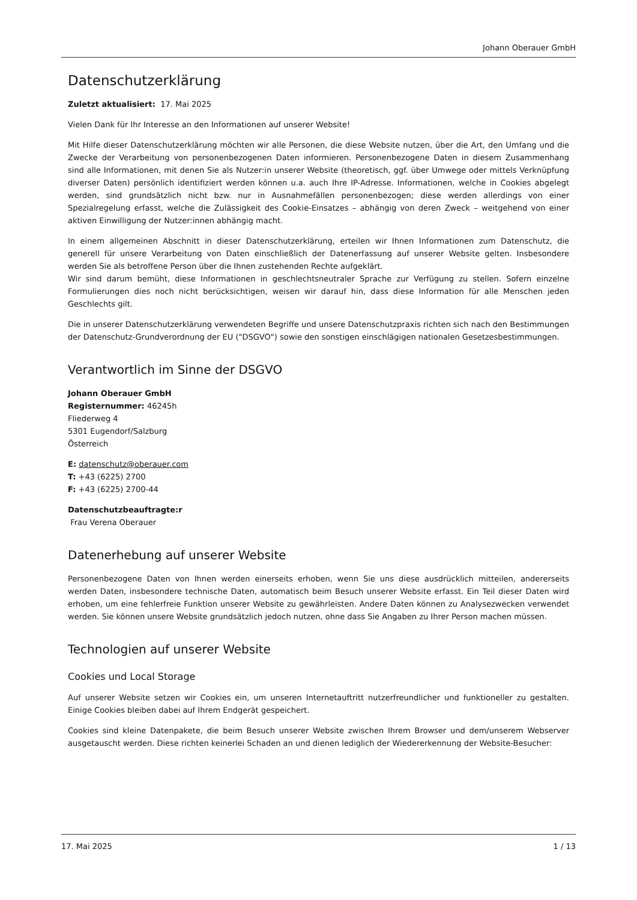Johann Oberauer GmbH
Datenschutzerklärung
Zuletzt aktualisiert: 17. Mai 2025
Vielen Dank für Ihr Interesse an den Informationen auf unserer Website!
Mit Hilfe dieser Datenschutzerklärung möchten wir alle Personen, die diese Website nutzen, über die Art, den Umfang und die Zwecke der Verarbeitung von personenbezogenen Daten informieren. Personenbezogene Daten in diesem Zusammenhang sind alle Informationen, mit denen Sie als Nutzer:in unserer Website (theoretisch, ggf. über Umwege oder mittels Verknüpfung diverser Daten) persönlich identifiziert werden können u.a. auch Ihre IP-Adresse. Informationen, welche in Cookies abgelegt werden, sind grundsätzlich nicht bzw. nur in Ausnahmefällen personenbezogen; diese werden allerdings von einer Spezialregelung erfasst, welche die Zulässigkeit des Cookie-Einsatzes – abhängig von deren Zweck – weitgehend von einer aktiven Einwilligung der Nutzer:innen abhängig macht.
In einem allgemeinen Abschnitt in dieser Datenschutzerklärung, erteilen wir Ihnen Informationen zum Datenschutz, die generell für unsere Verarbeitung von Daten einschließlich der Datenerfassung auf unserer Website gelten. Insbesondere werden Sie als betroffene Person über die Ihnen zustehenden Rechte aufgeklärt.
Wir sind darum bemüht, diese Informationen in geschlechtsneutraler Sprache zur Verfügung zu stellen. Sofern einzelne Formulierungen dies noch nicht berücksichtigen, weisen wir darauf hin, dass diese Information für alle Menschen jeden Geschlechts gilt.
Die in unserer Datenschutzerklärung verwendeten Begriffe und unsere Datenschutzpraxis richten sich nach den Bestimmungen der Datenschutz-Grundverordnung der EU ("DSGVO") sowie den sonstigen einschlägigen nationalen Gesetzesbestimmungen.
Verantwortlich im Sinne der DSGVO
Johann Oberauer GmbH
Registernummer: 46245h
Fliederweg 4
5301 Eugendorf/Salzburg
Österreich
E: datenschutz@oberauer.com
T: +43 (6225) 2700
F: +43 (6225) 2700-44
Datenschutzbeauftragte:r
Frau Verena Oberauer
Datenerhebung auf unserer Website
Personenbezogene Daten von Ihnen werden einerseits erhoben, wenn Sie uns diese ausdrücklich mitteilen, andererseits werden Daten, insbesondere technische Daten, automatisch beim Besuch unserer Website erfasst. Ein Teil dieser Daten wird erhoben, um eine fehlerfreie Funktion unserer Website zu gewährleisten. Andere Daten können zu Analysezwecken verwendet werden. Sie können unsere Website grundsätzlich jedoch nutzen, ohne dass Sie Angaben zu Ihrer Person machen müssen.
Technologien auf unserer Website
Cookies und Local Storage
Auf unserer Website setzen wir Cookies ein, um unseren Internetauftritt nutzerfreundlicher und funktioneller zu gestalten. Einige Cookies bleiben dabei auf Ihrem Endgerät gespeichert.
Cookies sind kleine Datenpakete, die beim Besuch unserer Website zwischen Ihrem Browser und dem/unserem Webserver ausgetauscht werden. Diese richten keinerlei Schaden an und dienen lediglich der Wiedererkennung der Website-Besucher:
17. Mai 2025 1 / 13